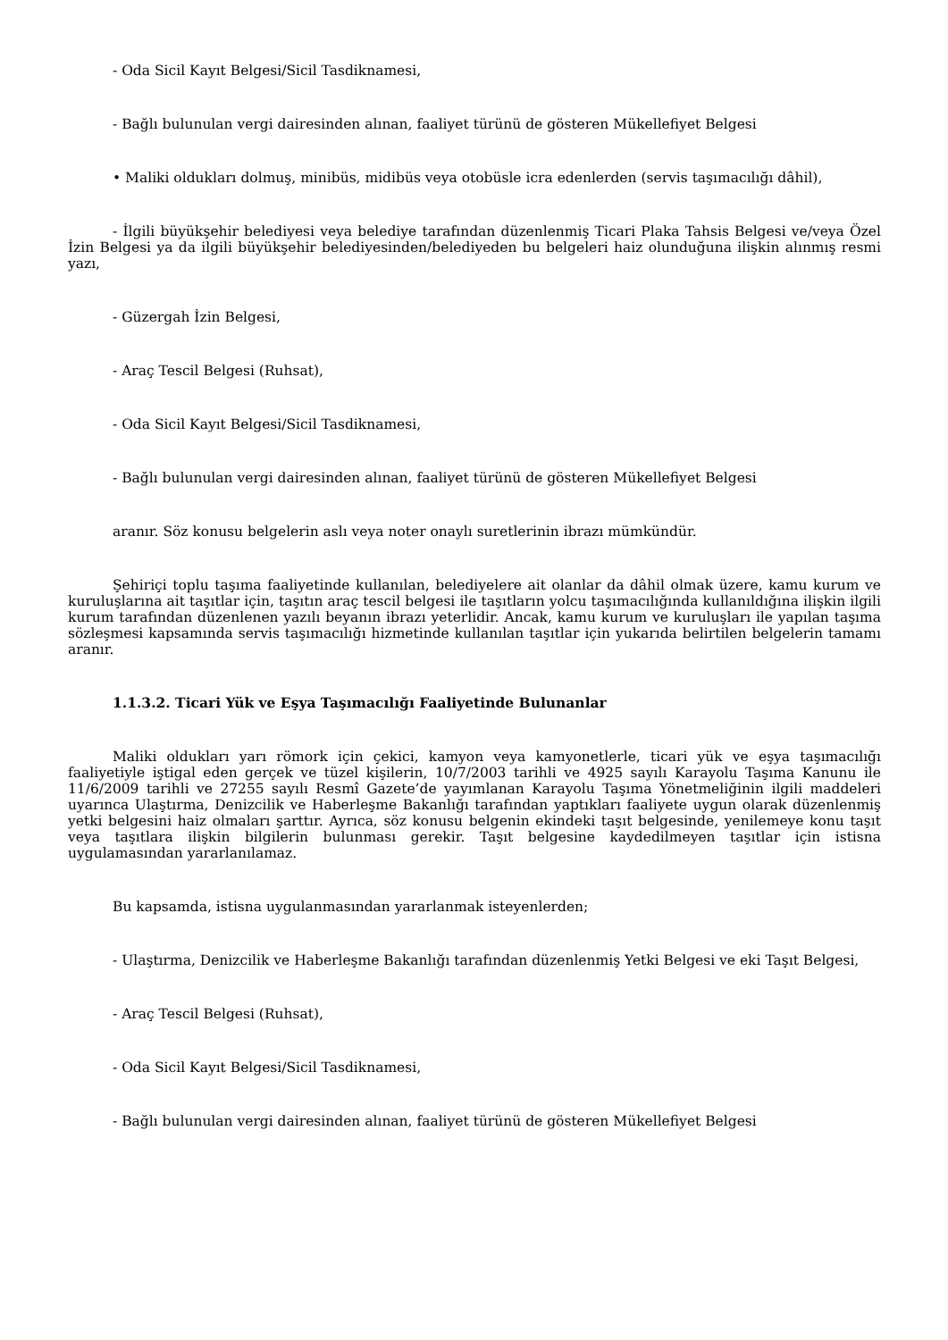- Oda Sicil Kayıt Belgesi/Sicil Tasdiknamesi,
- Bağlı bulunulan vergi dairesinden alınan, faaliyet türünü de gösteren Mükellefiyet Belgesi
• Maliki oldukları dolmuş, minibüs, midibüs veya otobüsle icra edenlerden (servis taşımacılığı dâhil),
- İlgili büyükşehir belediyesi veya belediye tarafından düzenlenmiş Ticari Plaka Tahsis Belgesi ve/veya Özel İzin Belgesi ya da ilgili büyükşehir belediyesinden/belediyeden bu belgeleri haiz olunduğuna ilişkin alınmış resmi yazı,
- Güzergah İzin Belgesi,
- Araç Tescil Belgesi (Ruhsat),
- Oda Sicil Kayıt Belgesi/Sicil Tasdiknamesi,
- Bağlı bulunulan vergi dairesinden alınan, faaliyet türünü de gösteren Mükellefiyet Belgesi
aranır. Söz konusu belgelerin aslı veya noter onaylı suretlerinin ibrazı mümkündür.
Şehiriçi toplu taşıma faaliyetinde kullanılan, belediyelere ait olanlar da dâhil olmak üzere, kamu kurum ve kuruluşlarına ait taşıtlar için, taşıtın araç tescil belgesi ile taşıtların yolcu taşımacılığında kullanıldığına ilişkin ilgili kurum tarafından düzenlenen yazılı beyanın ibrazı yeterlidir. Ancak, kamu kurum ve kuruluşları ile yapılan taşıma sözleşmesi kapsamında servis taşımacılığı hizmetinde kullanılan taşıtlar için yukarıda belirtilen belgelerin tamamı aranır.
1.1.3.2. Ticari Yük ve Eşya Taşımacılığı Faaliyetinde Bulunanlar
Maliki oldukları yarı römork için çekici, kamyon veya kamyonetlerle, ticari yük ve eşya taşımacılığı faaliyetiyle iştigal eden gerçek ve tüzel kişilerin, 10/7/2003 tarihli ve 4925 sayılı Karayolu Taşıma Kanunu ile 11/6/2009 tarihli ve 27255 sayılı Resmî Gazete’de yayımlanan Karayolu Taşıma Yönetmeliğinin ilgili maddeleri uyarınca Ulaştırma, Denizcilik ve Haberleşme Bakanlığı tarafından yaptıkları faaliyete uygun olarak düzenlenmiş yetki belgesini haiz olmaları şarttır. Ayrıca, söz konusu belgenin ekindeki taşıt belgesinde, yenilemeye konu taşıt veya taşıtlara ilişkin bilgilerin bulunması gerekir. Taşıt belgesine kaydedilmeyen taşıtlar için istisna uygulamasından yararlanılamaz.
Bu kapsamda, istisna uygulanmasından yararlanmak isteyenlerden;
- Ulaştırma, Denizcilik ve Haberleşme Bakanlığı tarafından düzenlenmiş Yetki Belgesi ve eki Taşıt Belgesi,
- Araç Tescil Belgesi (Ruhsat),
- Oda Sicil Kayıt Belgesi/Sicil Tasdiknamesi,
- Bağlı bulunulan vergi dairesinden alınan, faaliyet türünü de gösteren Mükellefiyet Belgesi